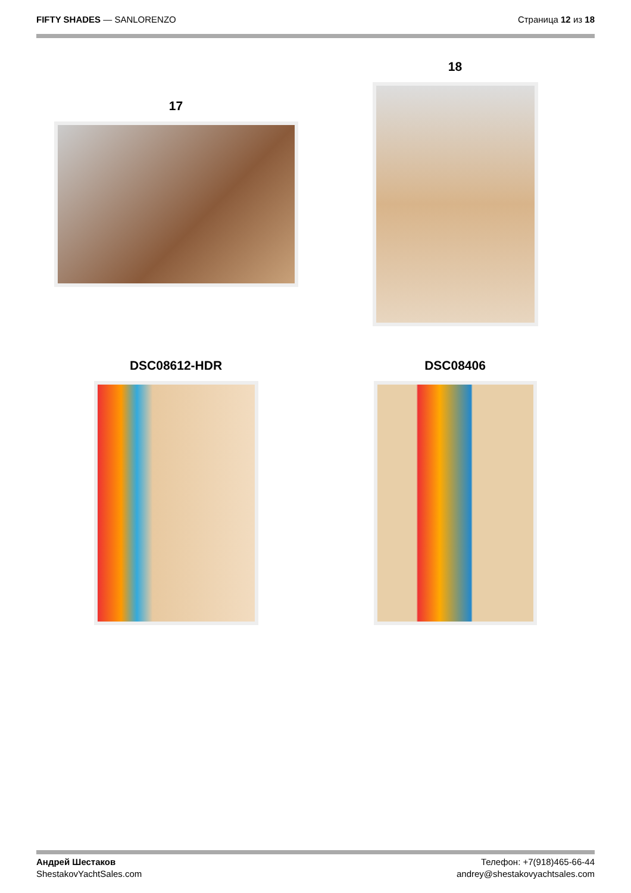FIFTY SHADES — SANLORENZO Страница 12 из 18
17
18
DSC08612-HDR
DSC08406
Андрей Шестаков
ShestakovYachtSales.com
Телефон: +7(918)465-66-44
andrey@shestakovyachtsales.com